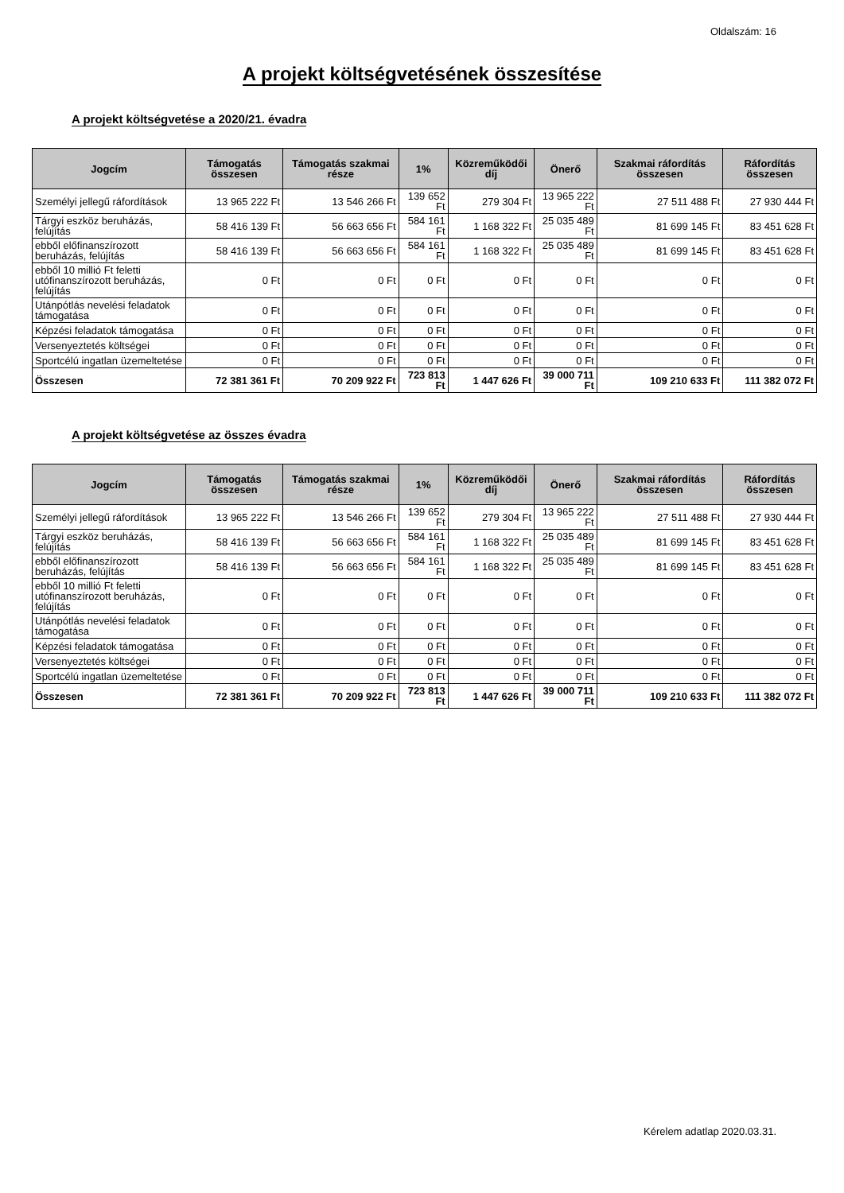Oldalszám: 16
A projekt költségvetésének összesítése
A projekt költségvetése a 2020/21. évadra
| Jogcím | Támogatás összesen | Támogatás szakmai része | 1% | Közreműködői díj | Önerő | Szakmai ráfordítás összesen | Ráfordítás összesen |
| --- | --- | --- | --- | --- | --- | --- | --- |
| Személyi jellegű ráfordítások | 13 965 222 Ft | 13 546 266 Ft | 139 652 Ft | 279 304 Ft | 13 965 222 Ft | 27 511 488 Ft | 27 930 444 Ft |
| Tárgyi eszköz beruházás, felújítás | 58 416 139 Ft | 56 663 656 Ft | 584 161 Ft | 1 168 322 Ft | 25 035 489 Ft | 81 699 145 Ft | 83 451 628 Ft |
| ebből előfinanszírozott beruházás, felújítás | 58 416 139 Ft | 56 663 656 Ft | 584 161 Ft | 1 168 322 Ft | 25 035 489 Ft | 81 699 145 Ft | 83 451 628 Ft |
| ebből 10 millió Ft feletti utófinanszírozott beruházás, felújítás | 0 Ft | 0 Ft | 0 Ft | 0 Ft | 0 Ft | 0 Ft | 0 Ft |
| Utánpótlás nevelési feladatok támogatása | 0 Ft | 0 Ft | 0 Ft | 0 Ft | 0 Ft | 0 Ft | 0 Ft |
| Képzési feladatok támogatása | 0 Ft | 0 Ft | 0 Ft | 0 Ft | 0 Ft | 0 Ft | 0 Ft |
| Versenyeztetés költségei | 0 Ft | 0 Ft | 0 Ft | 0 Ft | 0 Ft | 0 Ft | 0 Ft |
| Sportcélú ingatlan üzemeltetése | 0 Ft | 0 Ft | 0 Ft | 0 Ft | 0 Ft | 0 Ft | 0 Ft |
| Összesen | 72 381 361 Ft | 70 209 922 Ft | 723 813 Ft | 1 447 626 Ft | 39 000 711 Ft | 109 210 633 Ft | 111 382 072 Ft |
A projekt költségvetése az összes évadra
| Jogcím | Támogatás összesen | Támogatás szakmai része | 1% | Közreműködői díj | Önerő | Szakmai ráfordítás összesen | Ráfordítás összesen |
| --- | --- | --- | --- | --- | --- | --- | --- |
| Személyi jellegű ráfordítások | 13 965 222 Ft | 13 546 266 Ft | 139 652 Ft | 279 304 Ft | 13 965 222 Ft | 27 511 488 Ft | 27 930 444 Ft |
| Tárgyi eszköz beruházás, felújítás | 58 416 139 Ft | 56 663 656 Ft | 584 161 Ft | 1 168 322 Ft | 25 035 489 Ft | 81 699 145 Ft | 83 451 628 Ft |
| ebből előfinanszírozott beruházás, felújítás | 58 416 139 Ft | 56 663 656 Ft | 584 161 Ft | 1 168 322 Ft | 25 035 489 Ft | 81 699 145 Ft | 83 451 628 Ft |
| ebből 10 millió Ft feletti utófinanszírozott beruházás, felújítás | 0 Ft | 0 Ft | 0 Ft | 0 Ft | 0 Ft | 0 Ft | 0 Ft |
| Utánpótlás nevelési feladatok támogatása | 0 Ft | 0 Ft | 0 Ft | 0 Ft | 0 Ft | 0 Ft | 0 Ft |
| Képzési feladatok támogatása | 0 Ft | 0 Ft | 0 Ft | 0 Ft | 0 Ft | 0 Ft | 0 Ft |
| Versenyeztetés költségei | 0 Ft | 0 Ft | 0 Ft | 0 Ft | 0 Ft | 0 Ft | 0 Ft |
| Sportcélú ingatlan üzemeltetése | 0 Ft | 0 Ft | 0 Ft | 0 Ft | 0 Ft | 0 Ft | 0 Ft |
| Összesen | 72 381 361 Ft | 70 209 922 Ft | 723 813 Ft | 1 447 626 Ft | 39 000 711 Ft | 109 210 633 Ft | 111 382 072 Ft |
Kérelem adatlap 2020.03.31.